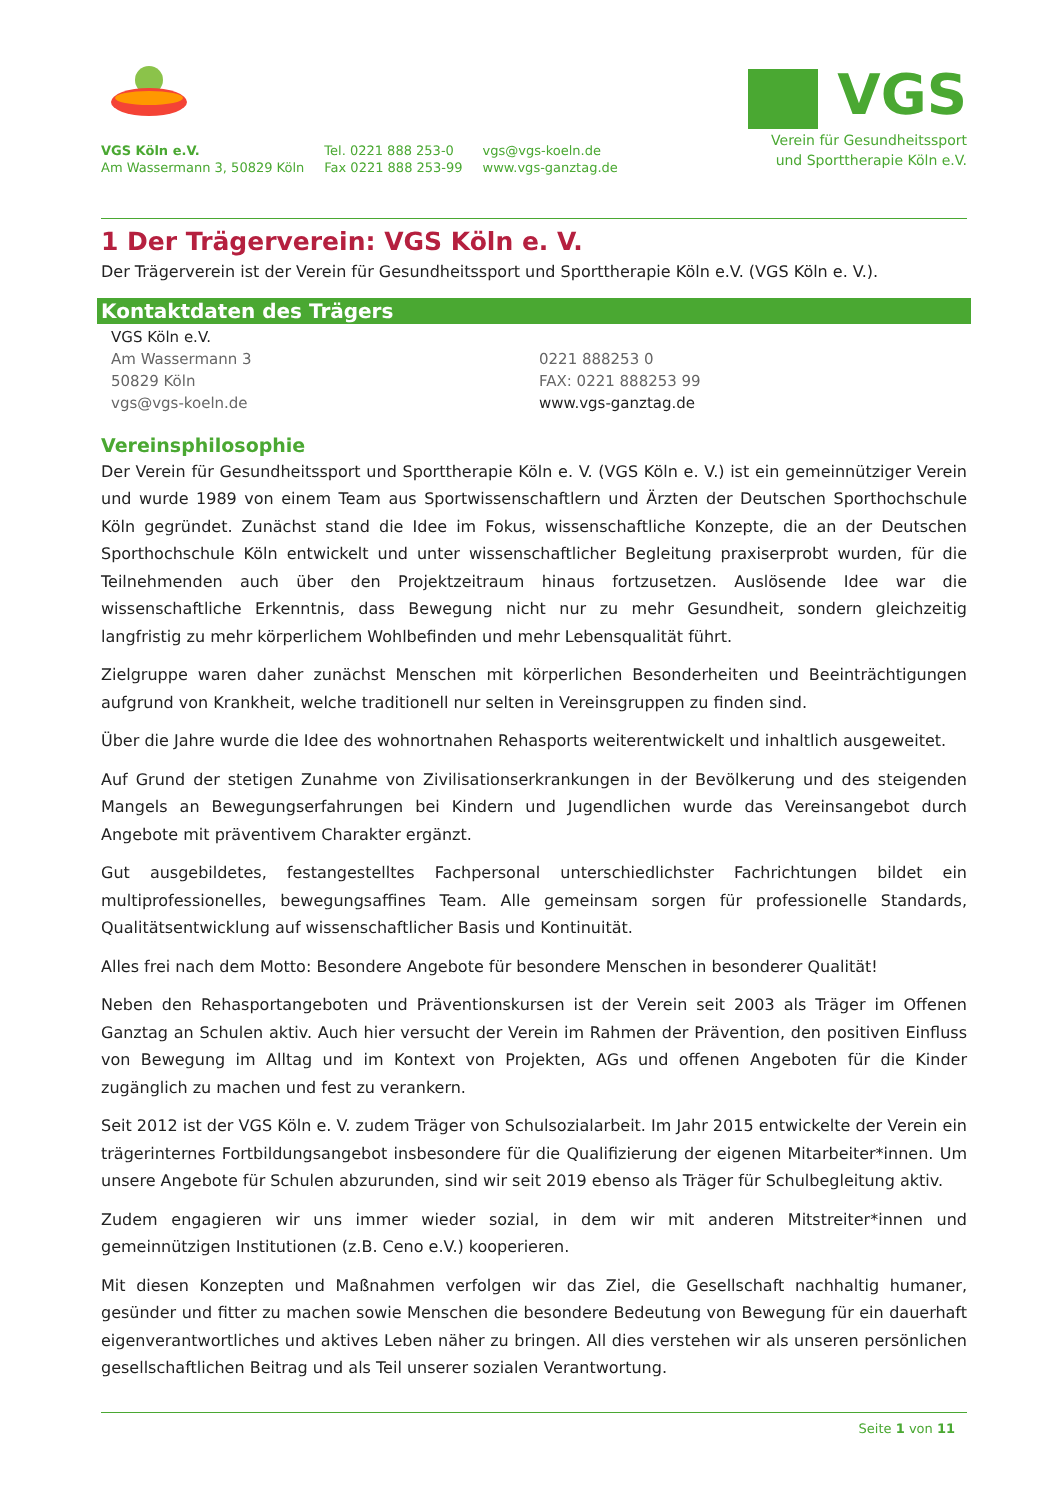VGS Köln e.V.
Am Wassermann 3, 50829 Köln
Tel. 0221 888 253-0
Fax 0221 888 253-99
vgs@vgs-koeln.de
www.vgs-ganztag.de
VGS
Verein für Gesundheitssport
und Sporttherapie Köln e.V.
1 Der Trägerverein: VGS Köln e. V.
Der Trägerverein ist der Verein für Gesundheitssport und Sporttherapie Köln e.V. (VGS Köln e. V.).
Kontaktdaten des Trägers
VGS Köln e.V.
Am Wassermann 3
50829 Köln
vgs@vgs-koeln.de
0221 888253 0
FAX: 0221 888253 99
www.vgs-ganztag.de
Vereinsphilosophie
Der Verein für Gesundheitssport und Sporttherapie Köln e. V. (VGS Köln e. V.) ist ein gemeinnütziger Verein und wurde 1989 von einem Team aus Sportwissenschaftlern und Ärzten der Deutschen Sporthochschule Köln gegründet. Zunächst stand die Idee im Fokus, wissenschaftliche Konzepte, die an der Deutschen Sporthochschule Köln entwickelt und unter wissenschaftlicher Begleitung praxiserprobt wurden, für die Teilnehmenden auch über den Projektzeitraum hinaus fortzusetzen. Auslösende Idee war die wissenschaftliche Erkenntnis, dass Bewegung nicht nur zu mehr Gesundheit, sondern gleichzeitig langfristig zu mehr körperlichem Wohlbefinden und mehr Lebensqualität führt.
Zielgruppe waren daher zunächst Menschen mit körperlichen Besonderheiten und Beeinträchtigungen aufgrund von Krankheit, welche traditionell nur selten in Vereinsgruppen zu finden sind.
Über die Jahre wurde die Idee des wohnortnahen Rehasports weiterentwickelt und inhaltlich ausgeweitet.
Auf Grund der stetigen Zunahme von Zivilisationserkrankungen in der Bevölkerung und des steigenden Mangels an Bewegungserfahrungen bei Kindern und Jugendlichen wurde das Vereinsangebot durch Angebote mit präventivem Charakter ergänzt.
Gut ausgebildetes, festangestelltes Fachpersonal unterschiedlichster Fachrichtungen bildet ein multiprofessionelles, bewegungsaffines Team. Alle gemeinsam sorgen für professionelle Standards, Qualitätsentwicklung auf wissenschaftlicher Basis und Kontinuität.
Alles frei nach dem Motto: Besondere Angebote für besondere Menschen in besonderer Qualität!
Neben den Rehasportangeboten und Präventionskursen ist der Verein seit 2003 als Träger im Offenen Ganztag an Schulen aktiv. Auch hier versucht der Verein im Rahmen der Prävention, den positiven Einfluss von Bewegung im Alltag und im Kontext von Projekten, AGs und offenen Angeboten für die Kinder zugänglich zu machen und fest zu verankern.
Seit 2012 ist der VGS Köln e. V. zudem Träger von Schulsozialarbeit. Im Jahr 2015 entwickelte der Verein ein trägerinternes Fortbildungsangebot insbesondere für die Qualifizierung der eigenen Mitarbeiter*innen. Um unsere Angebote für Schulen abzurunden, sind wir seit 2019 ebenso als Träger für Schulbegleitung aktiv.
Zudem engagieren wir uns immer wieder sozial, in dem wir mit anderen Mitstreiter*innen und gemeinnützigen Institutionen (z.B. Ceno e.V.) kooperieren.
Mit diesen Konzepten und Maßnahmen verfolgen wir das Ziel, die Gesellschaft nachhaltig humaner, gesünder und fitter zu machen sowie Menschen die besondere Bedeutung von Bewegung für ein dauerhaft eigenverantwortliches und aktives Leben näher zu bringen. All dies verstehen wir als unseren persönlichen gesellschaftlichen Beitrag und als Teil unserer sozialen Verantwortung.
Seite 1 von 11